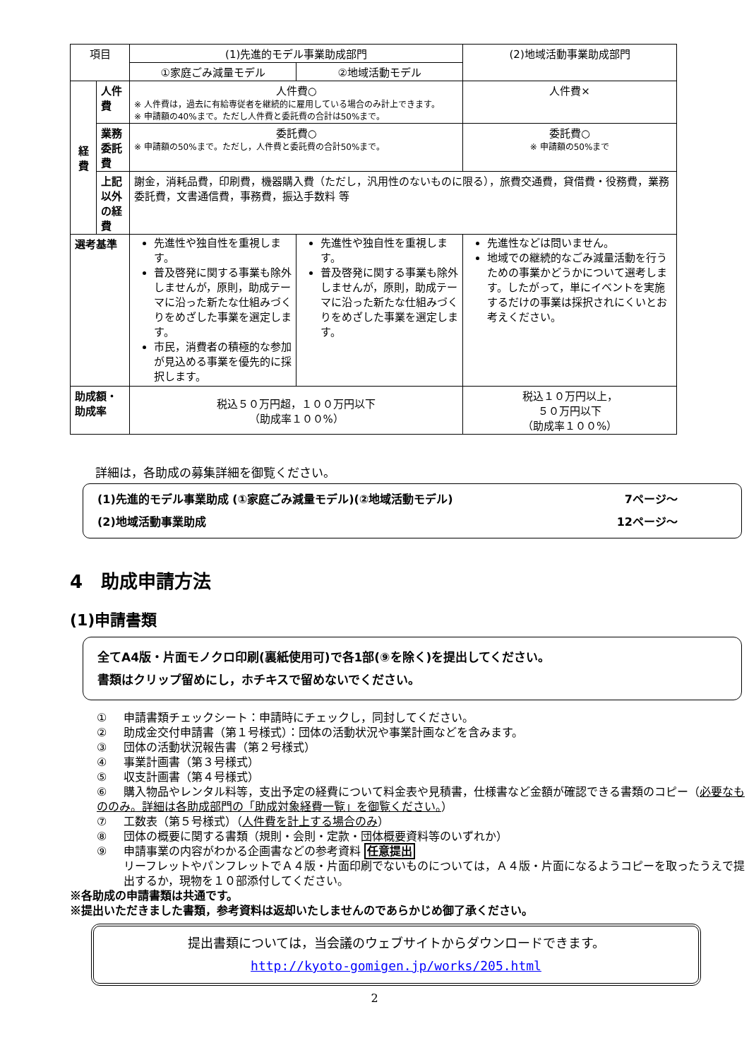| 項目 | | (1)先進的モデル事業助成部門 | | (2)地域活動事業助成部門 |
| --- | --- | --- | --- | --- |
| | | ①家庭ごみ減量モデル | ②地域活動モデル | |
| 経費 | 人件費 | 人件費○ ※ 人件費は，過去に有給専従者を継続的に雇用している場合のみ計上できます。 ※ 申請額の40%まで。ただし人件費と委託費の合計は50%まで。 | | 人件費× |
| | 業務委託費 | 委託費○ ※ 申請額の50%まで。ただし，人件費と委託費の合計50%まで。 | | 委託費○ ※ 申請額の50%まで |
| | 上記以外の経費 | 謝金，消耗品費，印刷費，機器購入費（ただし，汎用性のないものに限る），旅費交通費，貸借費・役務費，業務委託費，文書通信費，事務費，振込手数料 等 | | |
| 選考基準 | | 先進性や独自性を重視します。 普及啓発に関する事業も除外しませんが，原則，助成テーマに沿った新たな仕組みづくりをめざした事業を選定します。 市民，消費者の積極的な参加が見込める事業を優先的に採択します。 | 先進性や独自性を重視します。 普及啓発に関する事業も除外しませんが，原則，助成テーマに沿った新たな仕組みづくりをめざした事業を選定します。 | 先進性などは問いません。 地域での継続的なごみ減量活動を行うための事業かどうかについて選考します。したがって，単にイベントを実施するだけの事業は採択されにくいとお考えください。 |
| 助成額・ 助成率 | | 税込５０万円超，１００万円以下 （助成率１００%） | | 税込１０万円以上， ５０万円以下 （助成率１００%） |
詳細は，各助成の募集詳細を御覧ください。
(1)先進的モデル事業助成 (①家庭ごみ減量モデル)(②地域活動モデル) 7ページ～
(2)地域活動事業助成 12ページ～
4　助成申請方法
(1)申請書類
全てA4版・片面モノクロ印刷(裏紙使用可)で各1部(⑨を除く)を提出してください。
書類はクリップ留めにし，ホチキスで留めないでください。
① 申請書類チェックシート：申請時にチェックし，同封してください。
② 助成金交付申請書（第１号様式）：団体の活動状況や事業計画などを含みます。
③ 団体の活動状況報告書（第２号様式）
④ 事業計画書（第３号様式）
⑤ 収支計画書（第４号様式）
⑥ 購入物品やレンタル料等，支出予定の経費について料金表や見積書，仕様書など金額が確認できる書類のコピー（必要なもののみ。詳細は各助成部門の「助成対象経費一覧」を御覧ください。）
⑦ 工数表（第５号様式）（人件費を計上する場合のみ）
⑧ 団体の概要に関する書類（規則・会則・定款・団体概要資料等のいずれか）
⑨ 申請事業の内容がわかる企画書などの参考資料 任意提出
リーフレットやパンフレットでＡ４版・片面印刷でないものについては，Ａ４版・片面になるようコピーを取ったうえで提出するか，現物を１０部添付してください。
※各助成の申請書類は共通です。
※提出いただきました書類，参考資料は返却いたしませんのであらかじめ御了承ください。
提出書類については，当会議のウェブサイトからダウンロードできます。
http://kyoto-gomigen.jp/works/205.html
2